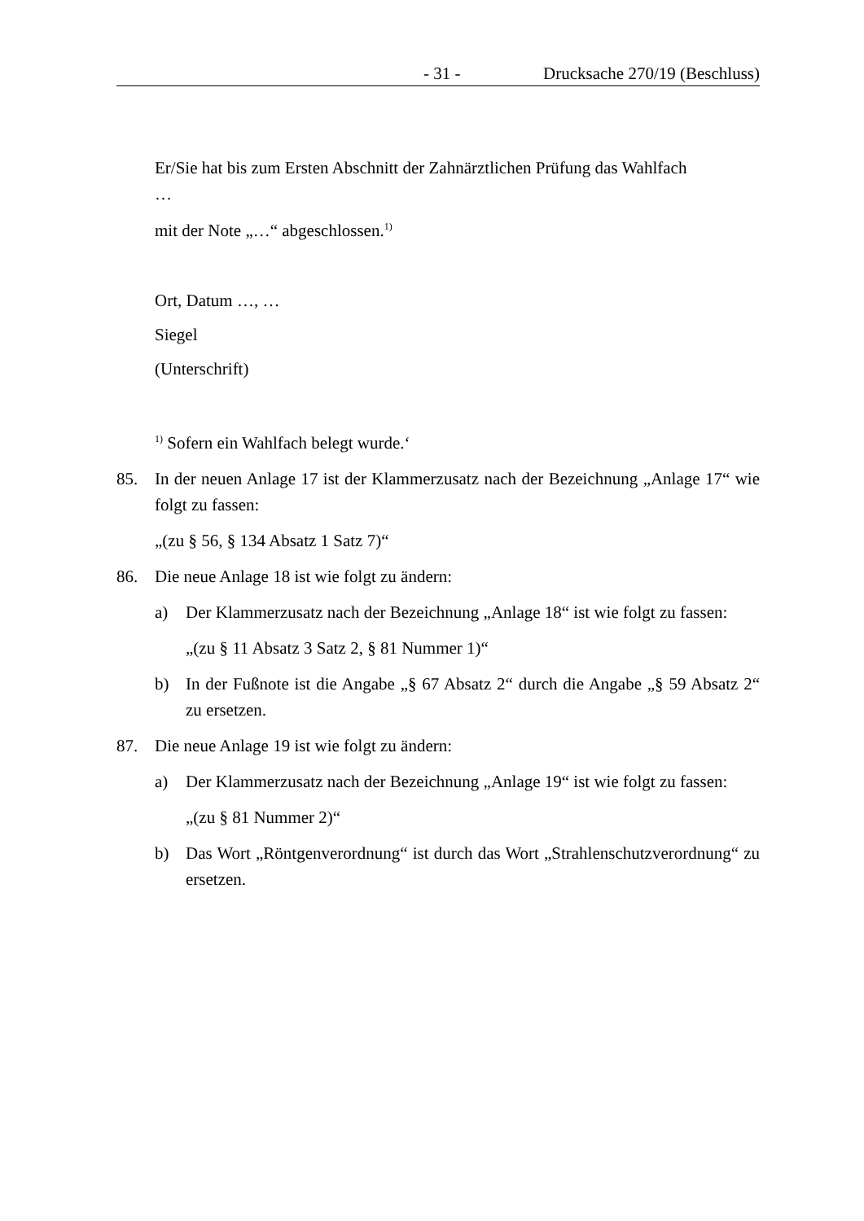- 31 - Drucksache 270/19 (Beschluss)
Er/Sie hat bis zum Ersten Abschnitt der Zahnärztlichen Prüfung das Wahlfach
…
mit der Note „…“ abgeschlossen.<sup>1)</sup>
Ort, Datum …, …
Siegel
(Unterschrift)
<sup>1)</sup> Sofern ein Wahlfach belegt wurde.‘
85. In der neuen Anlage 17 ist der Klammerzusatz nach der Bezeichnung „Anlage 17“ wie folgt zu fassen:
„(zu § 56, § 134 Absatz 1 Satz 7)“
86. Die neue Anlage 18 ist wie folgt zu ändern:
a) Der Klammerzusatz nach der Bezeichnung „Anlage 18“ ist wie folgt zu fassen:
„(zu § 11 Absatz 3 Satz 2, § 81 Nummer 1)“
b) In der Fußnote ist die Angabe „§ 67 Absatz 2“ durch die Angabe „§ 59 Absatz 2“ zu ersetzen.
87. Die neue Anlage 19 ist wie folgt zu ändern:
a) Der Klammerzusatz nach der Bezeichnung „Anlage 19“ ist wie folgt zu fassen:
„(zu § 81 Nummer 2)“
b) Das Wort „Röntgenverordnung“ ist durch das Wort „Strahlenschutzverordnung“ zu ersetzen.